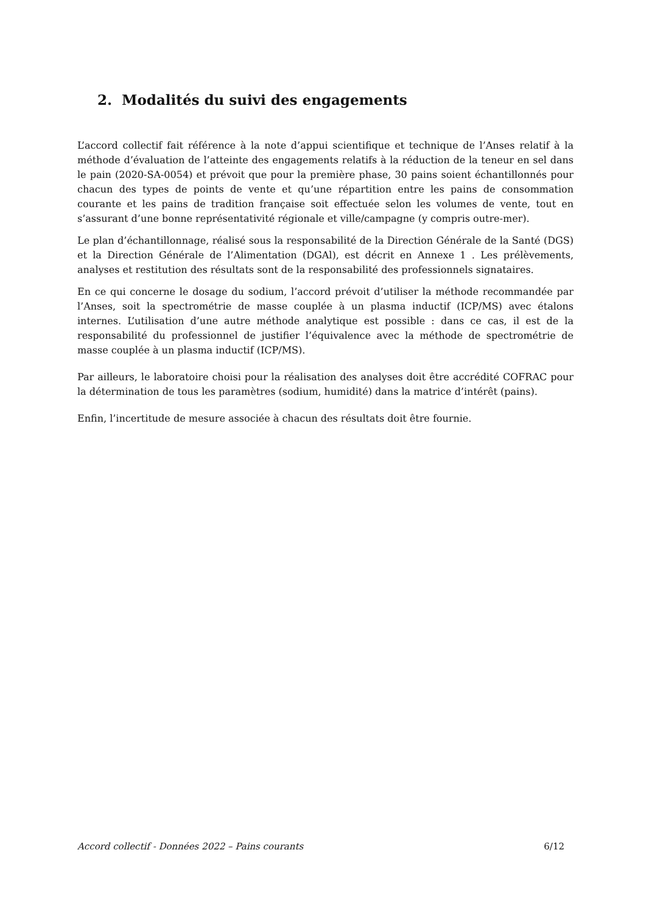2. Modalités du suivi des engagements
L’accord collectif fait référence à la note d’appui scientifique et technique de l’Anses relatif à la méthode d’évaluation de l’atteinte des engagements relatifs à la réduction de la teneur en sel dans le pain (2020-SA-0054) et prévoit que pour la première phase, 30 pains soient échantillonnés pour chacun des types de points de vente et qu’une répartition entre les pains de consommation courante et les pains de tradition française soit effectuée selon les volumes de vente, tout en s’assurant d’une bonne représentativité régionale et ville/campagne (y compris outre-mer).
Le plan d’échantillonnage, réalisé sous la responsabilité de la Direction Générale de la Santé (DGS) et la Direction Générale de l’Alimentation (DGAl), est décrit en Annexe 1 . Les prélèvements, analyses et restitution des résultats sont de la responsabilité des professionnels signataires.
En ce qui concerne le dosage du sodium, l’accord prévoit d’utiliser la méthode recommandée par l’Anses, soit la spectrométrie de masse couplée à un plasma inductif (ICP/MS) avec étalons internes. L’utilisation d’une autre méthode analytique est possible : dans ce cas, il est de la responsabilité du professionnel de justifier l’équivalence avec la méthode de spectrométrie de masse couplée à un plasma inductif (ICP/MS).
Par ailleurs, le laboratoire choisi pour la réalisation des analyses doit être accrédité COFRAC pour la détermination de tous les paramètres (sodium, humidité) dans la matrice d’intérêt (pains).
Enfin, l’incertitude de mesure associée à chacun des résultats doit être fournie.
Accord collectif - Données 2022 – Pains courants 6/12